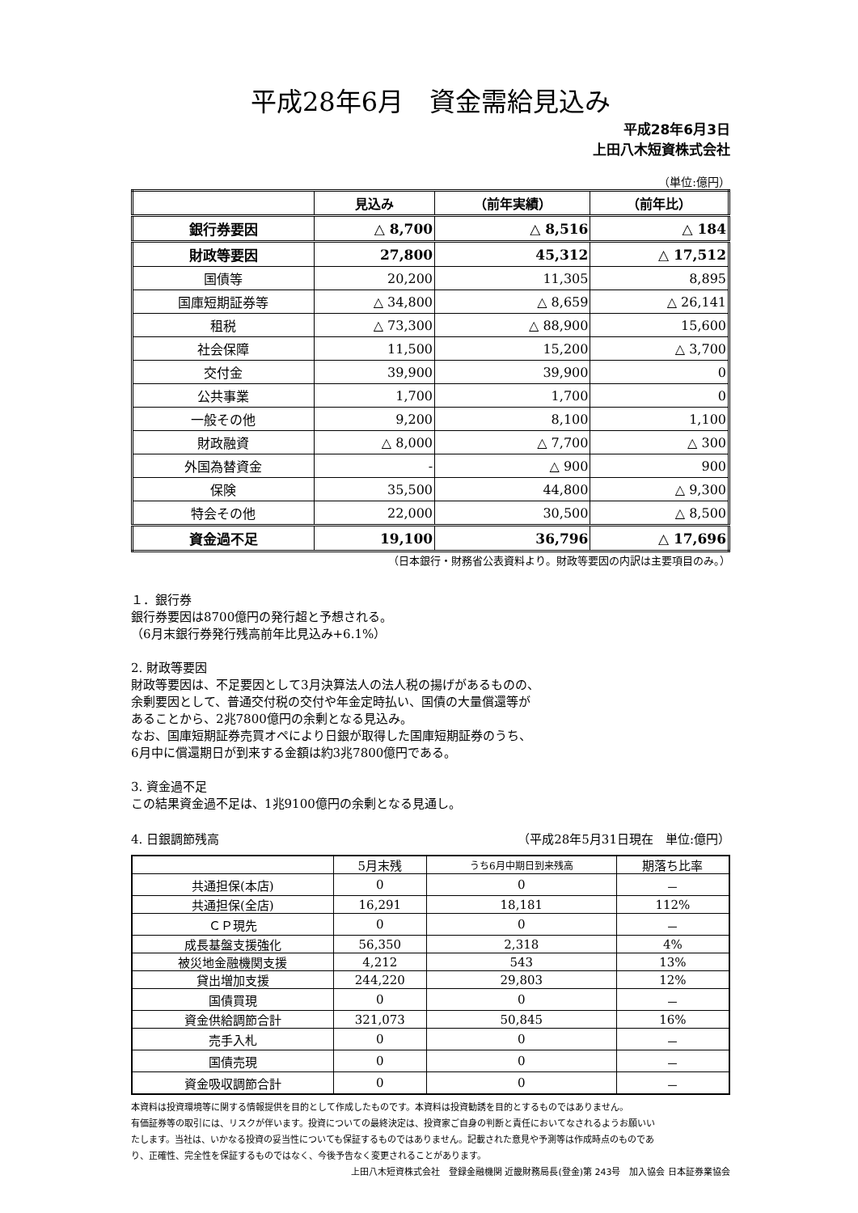平成28年6月　資金需給見込み
平成28年6月3日
上田八木短資株式会社
（単位:億円）
| | 見込み | （前年実績） | （前年比） |
| --- | --- | --- | --- |
| 銀行券要因 | △ 8,700 | △ 8,516 | △ 184 |
| 財政等要因 | 27,800 | 45,312 | △ 17,512 |
| 国債等 | 20,200 | 11,305 | 8,895 |
| 国庫短期証券等 | △ 34,800 | △ 8,659 | △ 26,141 |
| 租税 | △ 73,300 | △ 88,900 | 15,600 |
| 社会保障 | 11,500 | 15,200 | △ 3,700 |
| 交付金 | 39,900 | 39,900 | 0 |
| 公共事業 | 1,700 | 1,700 | 0 |
| 一般その他 | 9,200 | 8,100 | 1,100 |
| 財政融資 | △ 8,000 | △ 7,700 | △ 300 |
| 外国為替資金 | - | △ 900 | 900 |
| 保険 | 35,500 | 44,800 | △ 9,300 |
| 特会その他 | 22,000 | 30,500 | △ 8,500 |
| 資金過不足 | 19,100 | 36,796 | △ 17,696 |
（日本銀行・財務省公表資料より。財政等要因の内訳は主要項目のみ。）
１．銀行券
銀行券要因は8700億円の発行超と予想される。
（6月末銀行券発行残高前年比見込み+6.1%）
2. 財政等要因
財政等要因は、不足要因として3月決算法人の法人税の揚げがあるものの、
余剰要因として、普通交付税の交付や年金定時払い、国債の大量償還等が
あることから、2兆7800億円の余剰となる見込み。
なお、国庫短期証券売買オペにより日銀が取得した国庫短期証券のうち、
6月中に償還期日が到来する金額は約3兆7800億円である。
3. 資金過不足
この結果資金過不足は、1兆9100億円の余剰となる見通し。
4. 日銀調節残高 （平成28年5月31日現在　単位:億円）
| | 5月末残 | うち6月中期日到来残高 | 期落ち比率 |
| --- | --- | --- | --- |
| 共通担保(本店) | 0 | 0 | － |
| 共通担保(全店) | 16,291 | 18,181 | 112% |
| ＣＰ現先 | 0 | 0 | － |
| 成長基盤支援強化 | 56,350 | 2,318 | 4% |
| 被災地金融機関支援 | 4,212 | 543 | 13% |
| 貸出増加支援 | 244,220 | 29,803 | 12% |
| 国債買現 | 0 | 0 | － |
| 資金供給調節合計 | 321,073 | 50,845 | 16% |
| 売手入札 | 0 | 0 | － |
| 国債売現 | 0 | 0 | － |
| 資金吸収調節合計 | 0 | 0 | － |
本資料は投資環境等に関する情報提供を目的として作成したものです。本資料は投資勧誘を目的とするものではありません。
有価証券等の取引には、リスクが伴います。投資についての最終決定は、投資家ご自身の判断と責任においてなされるようお願いい
たします。当社は、いかなる投資の妥当性についても保証するものではありません。記載された意見や予測等は作成時点のものであ
り、正確性、完全性を保証するものではなく、今後予告なく変更されることがあります。
上田八木短資株式会社　登録金融機関 近畿財務局長(登金)第 243号　加入協会 日本証券業協会